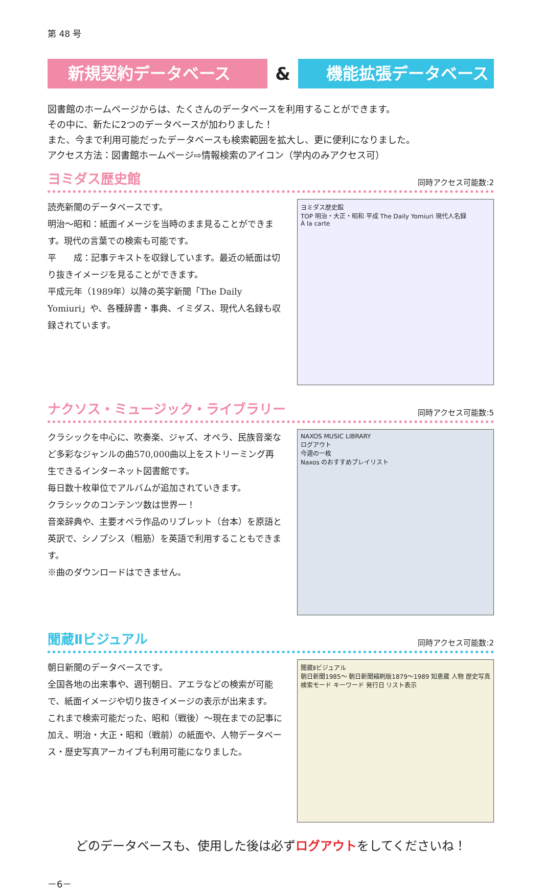第 48 号
新規契約データベース
&
機能拡張データベース
図書館のホームページからは、たくさんのデータベースを利用することができます。
その中に、新たに2つのデータベースが加わりました！
また、今まで利用可能だったデータベースも検索範囲を拡大し、更に便利になりました。
アクセス方法：図書館ホームページ⇨情報検索のアイコン（学内のみアクセス可）
ヨミダス歴史館
同時アクセス可能数:2
読売新聞のデータベースです。
明治～昭和：紙面イメージを当時のまま見ることができます。現代の言葉での検索も可能です。
平　　成：記事テキストを収録しています。最近の紙面は切り抜きイメージを見ることができます。
平成元年（1989年）以降の英字新聞「The Daily Yomiuri」や、各種辞書・事典、イミダス、現代人名録も収録されています。
ヨミダス歴史館
TOP 明治・大正・昭和 平成 The Daily Yomiuri 現代人名録
À la carte
ナクソス・ミュージック・ライブラリー
同時アクセス可能数:5
クラシックを中心に、吹奏楽、ジャズ、オペラ、民族音楽など多彩なジャンルの曲570,000曲以上をストリーミング再生できるインターネット図書館です。
毎日数十枚単位でアルバムが追加されていきます。
クラシックのコンテンツ数は世界一！
音楽辞典や、主要オペラ作品のリブレット（台本）を原語と英訳で、シノプシス（粗筋）を英語で利用することもできます。
※曲のダウンロードはできません。
NAXOS MUSIC LIBRARY
ログアウト
今週の一枚
Naxos のおすすめプレイリスト
聞蔵Ⅱビジュアル
同時アクセス可能数:2
朝日新聞のデータベースです。
全国各地の出来事や、週刊朝日、アエラなどの検索が可能で、紙面イメージや切り抜きイメージの表示が出来ます。
これまで検索可能だった、昭和（戦後）～現在までの記事に加え、明治・大正・昭和（戦前）の紙面や、人物データベース・歴史写真アーカイブも利用可能になりました。
聞蔵Ⅱビジュアル
朝日新聞1985～ 朝日新聞縮刷版1879～1989 知恵蔵 人物 歴史写真
検索モード キーワード 発行日 リスト表示
どのデータベースも、使用した後は必ずログアウトをしてくださいね！
－6－